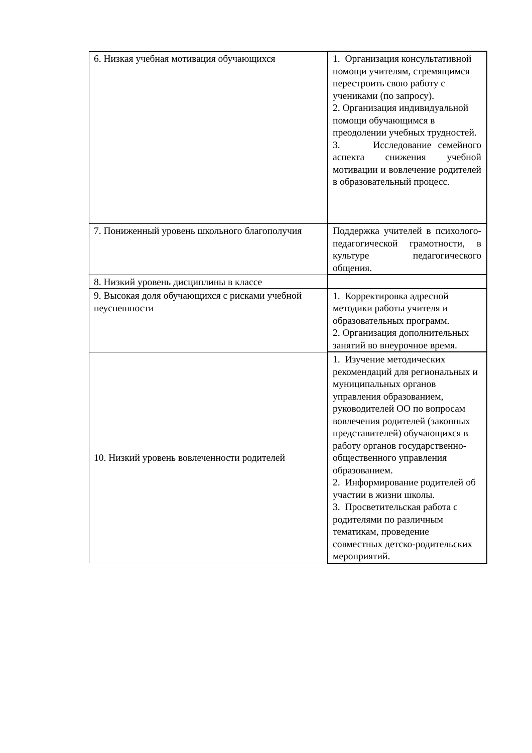| 6. Низкая учебная мотивация обучающихся | 1. Организация консультативной помощи учителям, стремящимся перестроить свою работу с учениками (по запросу). 2. Организация индивидуальной помощи обучающимся в преодолении учебных трудностей. 3. Исследование семейного аспекта снижения учебной мотивации и вовлечение родителей в образовательный процесс. |
| 7. Пониженный уровень школьного благополучия | Поддержка учителей в психолого-педагогической грамотности, в культуре педагогического общения. |
| 8. Низкий уровень дисциплины в классе | |
| 9. Высокая доля обучающихся с рисками учебной неуспешности | 1. Корректировка адресной методики работы учителя и образовательных программ. 2. Организация дополнительных занятий во внеурочное время. |
| 10. Низкий уровень вовлеченности родителей | 1. Изучение методических рекомендаций для региональных и муниципальных органов управления образованием, руководителей ОО по вопросам вовлечения родителей (законных представителей) обучающихся в работу органов государственно-общественного управления образованием. 2. Информирование родителей об участии в жизни школы. 3. Просветительская работа с родителями по различным тематикам, проведение совместных детско-родительских мероприятий. |